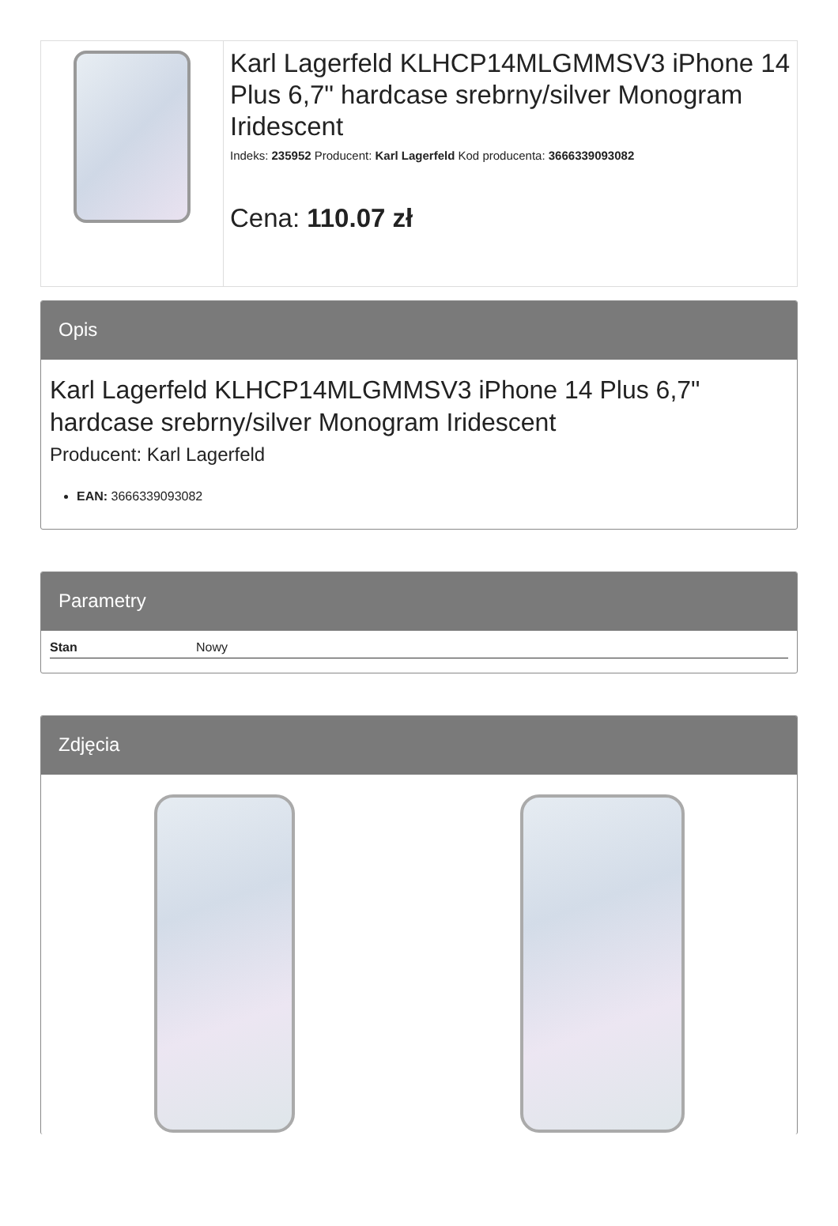Karl Lagerfeld KLHCP14MLGMMSV3 iPhone 14 Plus 6,7" hardcase srebrny/silver Monogram Iridescent
Indeks: 235952 Producent: Karl Lagerfeld Kod producenta: 3666339093082
Cena: 110.07 zł
Opis
Karl Lagerfeld KLHCP14MLGMMSV3 iPhone 14 Plus 6,7" hardcase srebrny/silver Monogram Iridescent
Producent: Karl Lagerfeld
EAN: 3666339093082
Parametry
| Stan | Nowy |
Zdjęcia